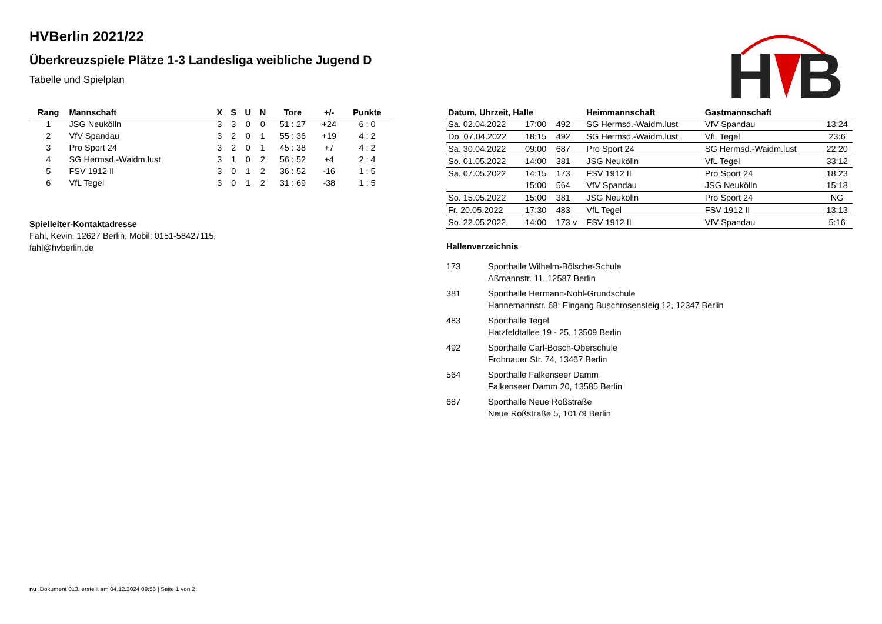HVBerlin 2021/22
Überkreuzspiele Plätze 1-3 Landesliga weibliche Jugend D
Tabelle und Spielplan
H
B
| Rang | Mannschaft | X | S | U | N | Tore | +/- | Punkte |
| --- | --- | --- | --- | --- | --- | --- | --- | --- |
| 1 | JSG Neukölln | 3 | 3 | 0 | 0 | 51 : 27 | +24 | 6 : 0 |
| 2 | VfV Spandau | 3 | 2 | 0 | 1 | 55 : 36 | +19 | 4 : 2 |
| 3 | Pro Sport 24 | 3 | 2 | 0 | 1 | 45 : 38 | +7 | 4 : 2 |
| 4 | SG Hermsd.-Waidm.lust | 3 | 1 | 0 | 2 | 56 : 52 | +4 | 2 : 4 |
| 5 | FSV 1912 II | 3 | 0 | 1 | 2 | 36 : 52 | -16 | 1 : 5 |
| 6 | VfL Tegel | 3 | 0 | 1 | 2 | 31 : 69 | -38 | 1 : 5 |
Spielleiter-Kontaktadresse
Fahl, Kevin, 12627 Berlin, Mobil: 0151-58427115,
fahl@hvberlin.de
| Datum, Uhrzeit, Halle | | | Heimmannschaft | Gastmannschaft | |
| --- | --- | --- | --- | --- | --- |
| Sa. 02.04.2022 | 17:00 | 492 | SG Hermsd.-Waidm.lust | VfV Spandau | 13:24 |
| Do. 07.04.2022 | 18:15 | 492 | SG Hermsd.-Waidm.lust | VfL Tegel | 23:6 |
| Sa. 30.04.2022 | 09:00 | 687 | Pro Sport 24 | SG Hermsd.-Waidm.lust | 22:20 |
| So. 01.05.2022 | 14:00 | 381 | JSG Neukölln | VfL Tegel | 33:12 |
| Sa. 07.05.2022 | 14:15 | 173 | FSV 1912 II | Pro Sport 24 | 18:23 |
| | 15:00 | 564 | VfV Spandau | JSG Neukölln | 15:18 |
| So. 15.05.2022 | 15:00 | 381 | JSG Neukölln | Pro Sport 24 | NG |
| Fr. 20.05.2022 | 17:30 | 483 | VfL Tegel | FSV 1912 II | 13:13 |
| So. 22.05.2022 | 14:00 | 173 v | FSV 1912 II | VfV Spandau | 5:16 |
Hallenverzeichnis
173 Sporthalle Wilhelm-Bölsche-Schule
Aßmannstr. 11, 12587 Berlin
381 Sporthalle Hermann-Nohl-Grundschule
Hannemannstr. 68; Eingang Buschrosensteig 12, 12347 Berlin
483 Sporthalle Tegel
Hatzfeldtallee 19 - 25, 13509 Berlin
492 Sporthalle Carl-Bosch-Oberschule
Frohnauer Str. 74, 13467 Berlin
564 Sporthalle Falkenseer Damm
Falkenseer Damm 20, 13585 Berlin
687 Sporthalle Neue Roßstraße
Neue Roßstraße 5, 10179 Berlin
nu .Dokument 013, erstellt am 04.12.2024 09:56 | Seite 1 von 2